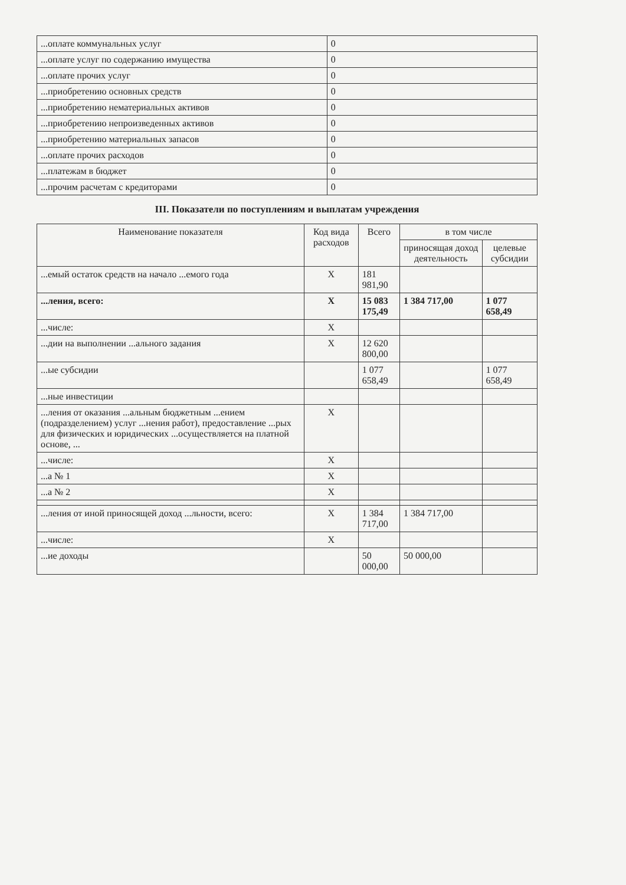| ...оплате коммунальных услуг | 0 |
| ...оплате услуг по содержанию имущества | 0 |
| ...оплате прочих услуг | 0 |
| ...приобретению основных средств | 0 |
| ...приобретению нематериальных активов | 0 |
| ...приобретению непроизведенных активов | 0 |
| ...приобретению материальных запасов | 0 |
| ...оплате прочих расходов | 0 |
| ...платежам в бюджет | 0 |
| ...прочим расчетам с кредиторами | 0 |
III. Показатели по поступлениям и выплатам учреждения
| Наименование показателя | Код вида расходов | Всего | в том числе | |
| --- | --- | --- | --- | --- |
| | | | приносящая доход деятельность | целевые субсидии |
| ...емый остаток средств на начало ...емого года | X | 181 981,90 | | |
| ...ления, всего: | X | 15 083 175,49 | 1 384 717,00 | 1 077 658,49 |
| ...числе: | X | | | |
| ...дии на выполнении ...ального задания | X | 12 620 800,00 | | |
| ...ые субсидии | | 1 077 658,49 | | 1 077 658,49 |
| ...ные инвестиции | | | | |
| ...ления от оказания ...альным бюджетным ...ением (подразделением) услуг ...нения работ), предоставление ...рых для физических и юридических ...осуществляется на платной основе, ... | X | | | |
| ...числе: | X | | | |
| ...а № 1 | X | | | |
| ...а № 2 | X | | | |
| ...ления от иной приносящей доход ...льности, всего: | X | 1 384 717,00 | 1 384 717,00 | |
| ...числе: | X | | | |
| ...ие доходы | | 50 000,00 | 50 000,00 | |